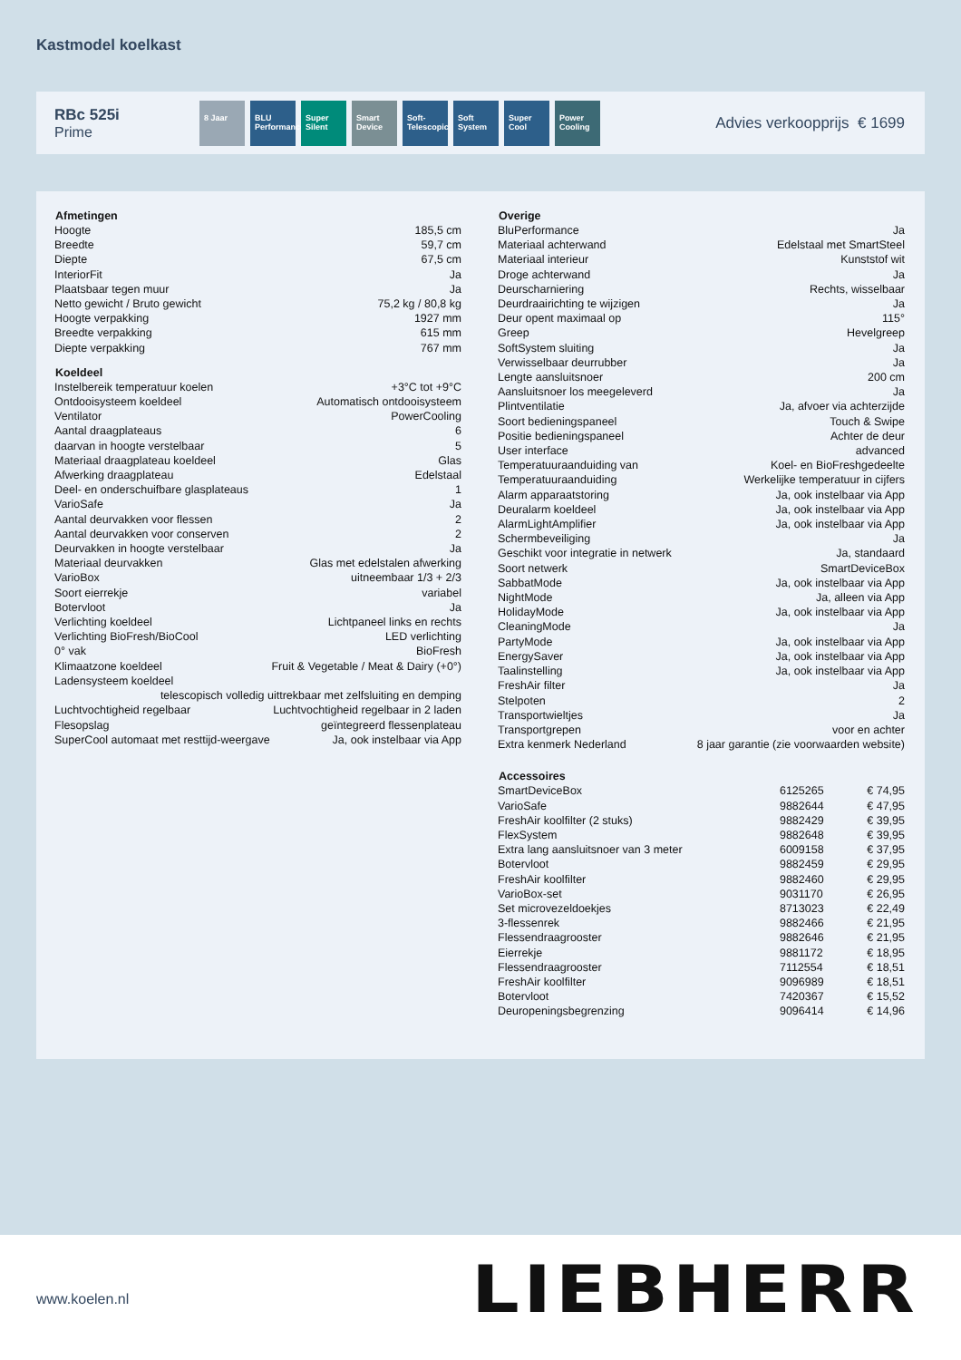Kastmodel koelkast
RBc 525i
Prime
8 Jaar BLU Performance
Super Silent
Smart Device
Soft-Telescopic
Soft System
Super Cool
Power Cooling
Advies verkoopprijs € 1699
| Afmetingen | |
| --- | --- |
| Hoogte | 185,5 cm |
| Breedte | 59,7 cm |
| Diepte | 67,5 cm |
| InteriorFit | Ja |
| Plaatsbaar tegen muur | Ja |
| Netto gewicht / Bruto gewicht | 75,2 kg / 80,8 kg |
| Hoogte verpakking | 1927 mm |
| Breedte verpakking | 615 mm |
| Diepte verpakking | 767 mm |
| Koeldeel | |
| Instelbereik temperatuur koelen | +3°C tot +9°C |
| Ontdooisysteem koeldeel | Automatisch ontdooisysteem |
| Ventilator | PowerCooling |
| Aantal draagplateaus | 6 |
| daarvan in hoogte verstelbaar | 5 |
| Materiaal draagplateau koeldeel | Glas |
| Afwerking draagplateau | Edelstaal |
| Deel- en onderschuifbare glasplateaus | 1 |
| VarioSafe | Ja |
| Aantal deurvakken voor flessen | 2 |
| Aantal deurvakken voor conserven | 2 |
| Deurvakken in hoogte verstelbaar | Ja |
| Materiaal deurvakken | Glas met edelstalen afwerking |
| VarioBox | uitneembaar 1/3 + 2/3 |
| Soort eierrekje | variabel |
| Botervloot | Ja |
| Verlichting koeldeel | Lichtpaneel links en rechts |
| Verlichting BioFresh/BioCool | LED verlichting |
| 0° vak | BioFresh |
| Klimaatzone koeldeel | Fruit & Vegetable / Meat & Dairy (+0°) |
| Ladensysteem koeldeel | |
| telescopisch volledig uittrekbaar met zelfsluiting en demping | |
| Luchtvochtigheid regelbaar | Luchtvochtigheid regelbaar in 2 laden |
| Flesopslag | geïntegreerd flessenplateau |
| SuperCool automaat met resttijd-weergave | Ja, ook instelbaar via App |
| Overige | |
| --- | --- |
| BluPerformance | Ja |
| Materiaal achterwand | Edelstaal met SmartSteel |
| Materiaal interieur | Kunststof wit |
| Droge achterwand | Ja |
| Deurscharniering | Rechts, wisselbaar |
| Deurdraairichting te wijzigen | Ja |
| Deur opent maximaal op | 115° |
| Greep | Hevelgreep |
| SoftSystem sluiting | Ja |
| Verwisselbaar deurrubber | Ja |
| Lengte aansluitsnoer | 200 cm |
| Aansluitsnoer los meegeleverd | Ja |
| Plintventilatie | Ja, afvoer via achterzijde |
| Soort bedieningspaneel | Touch & Swipe |
| Positie bedieningspaneel | Achter de deur |
| User interface | advanced |
| Temperatuuraanduiding van | Koel- en BioFreshgedeelte |
| Temperatuuraanduiding | Werkelijke temperatuur in cijfers |
| Alarm apparaatstoring | Ja, ook instelbaar via App |
| Deuralarm koeldeel | Ja, ook instelbaar via App |
| AlarmLightAmplifier | Ja, ook instelbaar via App |
| Schermbeveiliging | Ja |
| Geschikt voor integratie in netwerk | Ja, standaard |
| Soort netwerk | SmartDeviceBox |
| SabbatMode | Ja, ook instelbaar via App |
| NightMode | Ja, alleen via App |
| HolidayMode | Ja, ook instelbaar via App |
| CleaningMode | Ja |
| PartyMode | Ja, ook instelbaar via App |
| EnergySaver | Ja, ook instelbaar via App |
| Taalinstelling | Ja, ook instelbaar via App |
| FreshAir filter | Ja |
| Stelpoten | 2 |
| Transportwieltjes | Ja |
| Transportgrepen | voor en achter |
| Extra kenmerk Nederland | 8 jaar garantie (zie voorwaarden website) |
| Accessoires | | |
| --- | --- | --- |
| SmartDeviceBox | 6125265 | € 74,95 |
| VarioSafe | 9882644 | € 47,95 |
| FreshAir koolfilter (2 stuks) | 9882429 | € 39,95 |
| FlexSystem | 9882648 | € 39,95 |
| Extra lang aansluitsnoer van 3 meter | 6009158 | € 37,95 |
| Botervloot | 9882459 | € 29,95 |
| FreshAir koolfilter | 9882460 | € 29,95 |
| VarioBox-set | 9031170 | € 26,95 |
| Set microvezeldoekjes | 8713023 | € 22,49 |
| 3-flessenrek | 9882466 | € 21,95 |
| Flessendraagrooster | 9882646 | € 21,95 |
| Eierrekje | 9881172 | € 18,95 |
| Flessendraagrooster | 7112554 | € 18,51 |
| FreshAir koolfilter | 9096989 | € 18,51 |
| Botervloot | 7420367 | € 15,52 |
| Deuropeningsbegrenzing | 9096414 | € 14,96 |
www.koelen.nl LIEBHERR